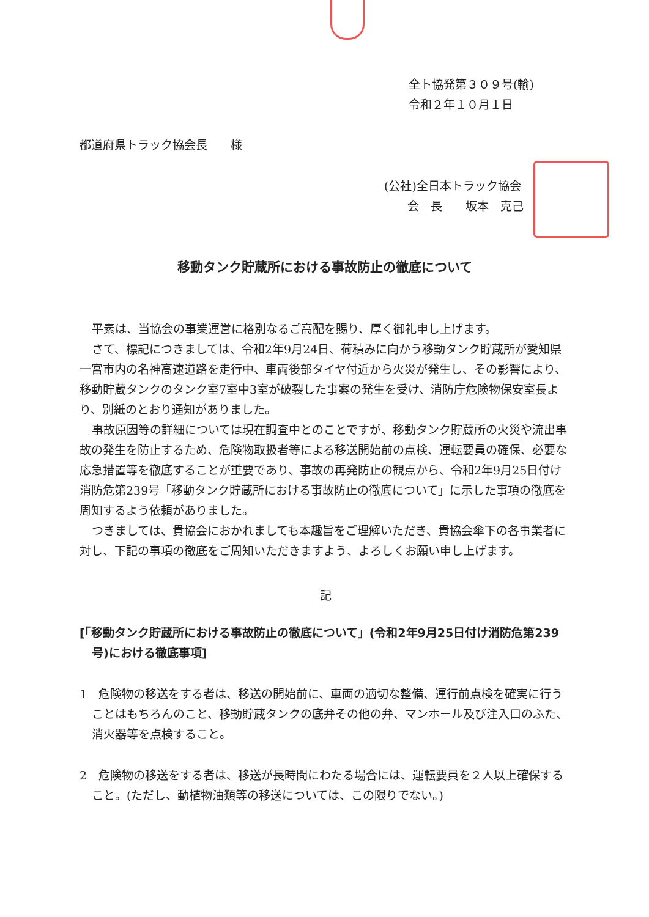全ト協発第３０９号(輸)
令和２年１０月１日
都道府県トラック協会長　　様
(公社)全日本トラック協会
　　会　長　　坂本　克己
移動タンク貯蔵所における事故防止の徹底について
平素は、当協会の事業運営に格別なるご高配を賜り、厚く御礼申し上げます。
さて、標記につきましては、令和2年9月24日、荷積みに向かう移動タンク貯蔵所が愛知県一宮市内の名神高速道路を走行中、車両後部タイヤ付近から火災が発生し、その影響により、移動貯蔵タンクのタンク室7室中3室が破裂した事案の発生を受け、消防庁危険物保安室長より、別紙のとおり通知がありました。
事故原因等の詳細については現在調査中とのことですが、移動タンク貯蔵所の火災や流出事故の発生を防止するため、危険物取扱者等による移送開始前の点検、運転要員の確保、必要な応急措置等を徹底することが重要であり、事故の再発防止の観点から、令和2年9月25日付け消防危第239号「移動タンク貯蔵所における事故防止の徹底について」に示した事項の徹底を周知するよう依頼がありました。
つきましては、貴協会におかれましても本趣旨をご理解いただき、貴協会傘下の各事業者に対し、下記の事項の徹底をご周知いただきますよう、よろしくお願い申し上げます。
記
[「移動タンク貯蔵所における事故防止の徹底について」(令和2年9月25日付け消防危第239号)における徹底事項]
1　危険物の移送をする者は、移送の開始前に、車両の適切な整備、運行前点検を確実に行うことはもちろんのこと、移動貯蔵タンクの底弁その他の弁、マンホール及び注入口のふた、消火器等を点検すること。
2　危険物の移送をする者は、移送が長時間にわたる場合には、運転要員を２人以上確保すること。(ただし、動植物油類等の移送については、この限りでない。)